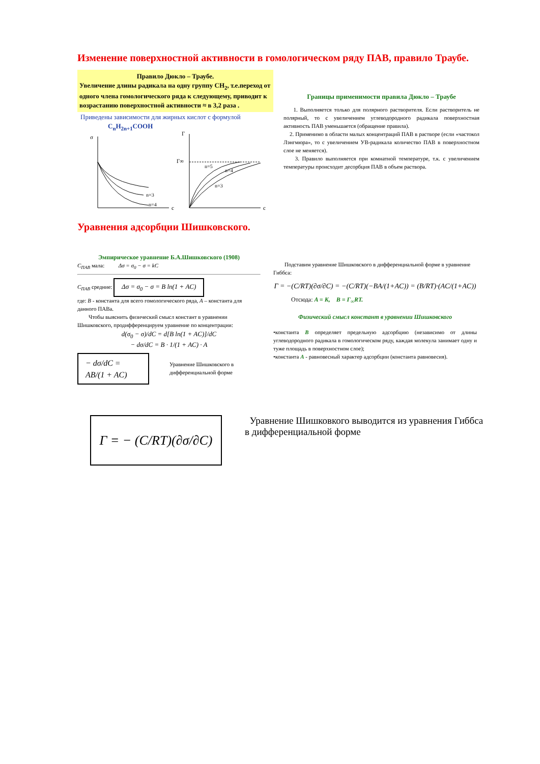Изменение поверхностной активности в гомологическом ряду ПАВ, правило Траубе.
Правило Дюкло – Траубе.
Увеличение длины радикала на одну группу CH<sub>2</sub>, т.е.переход от одного члена гомологического ряда к следующему, приводит к возрастанию поверхностной активности ≈ в 3,2 раза .
Приведены зависимости для жирных кислот с формулой
C<sub>n</sub>H<sub>2n+1</sub>COOH
σ
c
n=3
n=4
Г
Г∞
c
n=5
n=4
n=3
Границы применимости правила Дюкло – Траубе
1. Выполняется только для полярного растворителя. Если растворитель не полярный, то с увеличением углеводородного радикала поверхностная активность ПАВ уменьшается (обращение правила).
2. Применимо в области малых концентраций ПАВ в растворе (если «частокол Лэнгмюра», то с увеличением УВ-радикала количество ПАВ в поверхностном слое не меняется).
3. Правило выполняется при комнатной температуре, т.к. с увеличением температуры происходит десорбция ПАВ в объем раствора.
Уравнения адсорбции Шишковского.
Эмпирическое уравнение Б.А.Шишковского (1908)
C<sub>ПАВ</sub> мала: Δσ = σ<sub>0</sub> − σ = kC
C<sub>ПАВ</sub> средние: Δσ = σ<sub>0</sub> − σ = B ln(1 + AC)
где: B - константа для всего гомологического ряда, A – константа для данного ПАВа.
Чтобы выяснить физический смысл констант в уравнении Шишковского, продифференцируем уравнение по концентрации:
d(σ<sub>0</sub> − σ)/dC = d[B ln(1 + AC)]/dC
− dσ/dC = B · 1/(1 + AC) · A
− dσ/dC = AB/(1 + AC) Уравнение Шишковского в дифференциальной форме
Подставим уравнение Шишковского в дифференциальной форме в уравнение Гиббса:
Г = −(C/RT)(∂σ/∂C) = −(C/RT)(−BA/(1+AC)) = (B/RT)·(AC/(1+AC))
Отсюда: A = K, B = Г<sub>∞</sub>RT.
Физический смысл констант в уравнении Шишковского
•константа B определяет предельную адсорбцию (независимо от длины углеводородного радикала в гомологическом ряду, каждая молекула занимает одну и туже площадь в поверхностном слое);
•константа A - равновесный характер адсорбции (константа равновесия).
Г = − (C/RT)(∂σ/∂C)
Уравнение Шишковкого выводится из уравнения Гиббса в дифференциальной форме